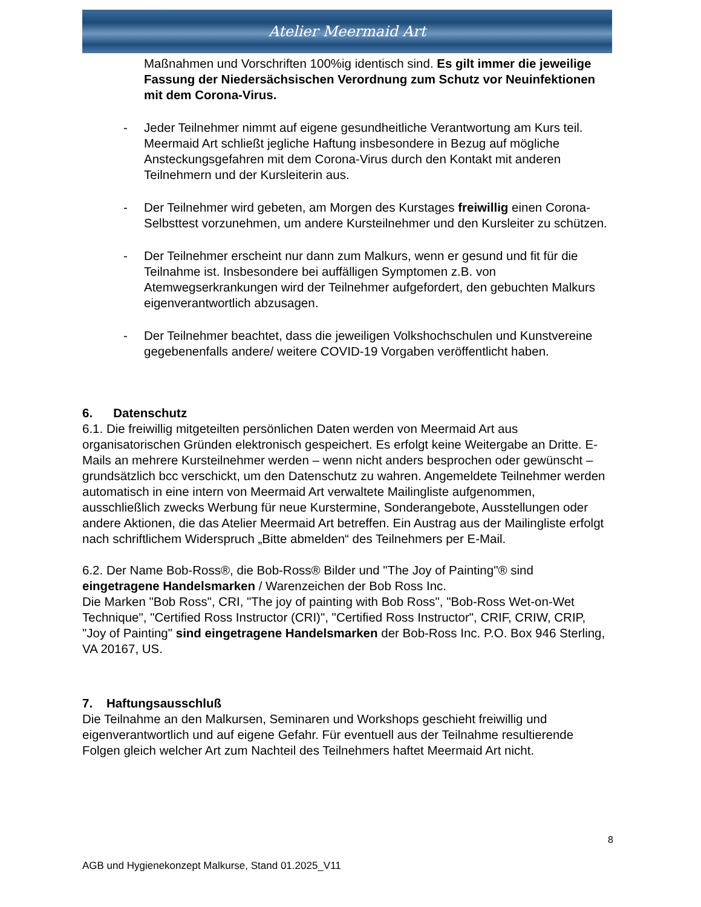Atelier Meermaid Art
Maßnahmen und Vorschriften 100%ig identisch sind. Es gilt immer die jeweilige Fassung der Niedersächsischen Verordnung zum Schutz vor Neuinfektionen mit dem Corona-Virus.
- Jeder Teilnehmer nimmt auf eigene gesundheitliche Verantwortung am Kurs teil. Meermaid Art schließt jegliche Haftung insbesondere in Bezug auf mögliche Ansteckungsgefahren mit dem Corona-Virus durch den Kontakt mit anderen Teilnehmern und der Kursleiterin aus.
- Der Teilnehmer wird gebeten, am Morgen des Kurstages freiwillig einen Corona-Selbsttest vorzunehmen, um andere Kursteilnehmer und den Kursleiter zu schützen.
- Der Teilnehmer erscheint nur dann zum Malkurs, wenn er gesund und fit für die Teilnahme ist. Insbesondere bei auffälligen Symptomen z.B. von Atemwegserkrankungen wird der Teilnehmer aufgefordert, den gebuchten Malkurs eigenverantwortlich abzusagen.
- Der Teilnehmer beachtet, dass die jeweiligen Volkshochschulen und Kunstvereine gegebenenfalls andere/ weitere COVID-19 Vorgaben veröffentlicht haben.
6. Datenschutz
6.1. Die freiwillig mitgeteilten persönlichen Daten werden von Meermaid Art aus organisatorischen Gründen elektronisch gespeichert. Es erfolgt keine Weitergabe an Dritte. E-Mails an mehrere Kursteilnehmer werden – wenn nicht anders besprochen oder gewünscht – grundsätzlich bcc verschickt, um den Datenschutz zu wahren. Angemeldete Teilnehmer werden automatisch in eine intern von Meermaid Art verwaltete Mailingliste aufgenommen, ausschließlich zwecks Werbung für neue Kurstermine, Sonderangebote, Ausstellungen oder andere Aktionen, die das Atelier Meermaid Art betreffen. Ein Austrag aus der Mailingliste erfolgt nach schriftlichem Widerspruch „Bitte abmelden“ des Teilnehmers per E-Mail.
6.2. Der Name Bob-Ross®, die Bob-Ross® Bilder und "The Joy of Painting"® sind eingetragene Handelsmarken / Warenzeichen der Bob Ross Inc.
Die Marken "Bob Ross", CRI, "The joy of painting with Bob Ross", "Bob-Ross Wet-on-Wet Technique", "Certified Ross Instructor (CRI)", "Certified Ross Instructor", CRIF, CRIW, CRIP, "Joy of Painting" sind eingetragene Handelsmarken der Bob-Ross Inc. P.O. Box 946 Sterling, VA 20167, US.
7. Haftungsausschluß
Die Teilnahme an den Malkursen, Seminaren und Workshops geschieht freiwillig und eigenverantwortlich und auf eigene Gefahr. Für eventuell aus der Teilnahme resultierende Folgen gleich welcher Art zum Nachteil des Teilnehmers haftet Meermaid Art nicht.
8
AGB und Hygienekonzept Malkurse, Stand 01.2025_V11